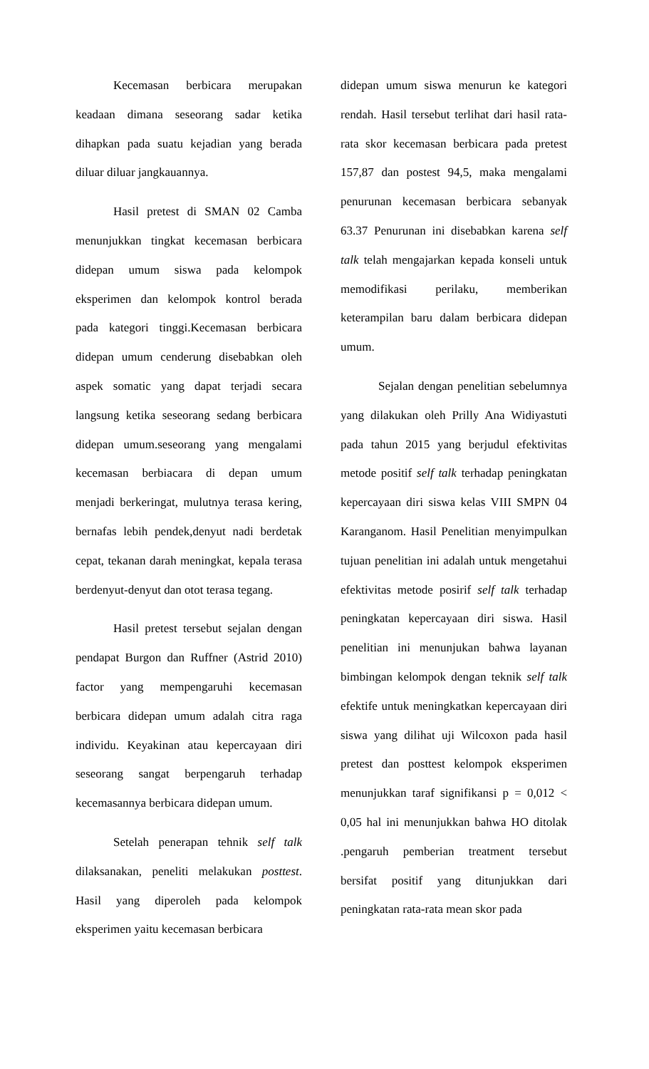Kecemasan berbicara merupakan keadaan dimana seseorang sadar ketika dihapkan pada suatu kejadian yang berada diluar diluar jangkauannya.
Hasil pretest di SMAN 02 Camba menunjukkan tingkat kecemasan berbicara didepan umum siswa pada kelompok eksperimen dan kelompok kontrol berada pada kategori tinggi.Kecemasan berbicara didepan umum cenderung disebabkan oleh aspek somatic yang dapat terjadi secara langsung ketika seseorang sedang berbicara didepan umum.seseorang yang mengalami kecemasan berbiacara di depan umum menjadi berkeringat, mulutnya terasa kering, bernafas lebih pendek,denyut nadi berdetak cepat, tekanan darah meningkat, kepala terasa berdenyut-denyut dan otot terasa tegang.
Hasil pretest tersebut sejalan dengan pendapat Burgon dan Ruffner (Astrid 2010) factor yang mempengaruhi kecemasan berbicara didepan umum adalah citra raga individu. Keyakinan atau kepercayaan diri seseorang sangat berpengaruh terhadap kecemasannya berbicara didepan umum.
Setelah penerapan tehnik self talk dilaksanakan, peneliti melakukan posttest. Hasil yang diperoleh pada kelompok eksperimen yaitu kecemasan berbicara
didepan umum siswa menurun ke kategori rendah. Hasil tersebut terlihat dari hasil rata-rata skor kecemasan berbicara pada pretest 157,87 dan postest 94,5, maka mengalami penurunan kecemasan berbicara sebanyak 63.37 Penurunan ini disebabkan karena self talk telah mengajarkan kepada konseli untuk memodifikasi perilaku, memberikan keterampilan baru dalam berbicara didepan umum.
Sejalan dengan penelitian sebelumnya yang dilakukan oleh Prilly Ana Widiyastuti pada tahun 2015 yang berjudul efektivitas metode positif self talk terhadap peningkatan kepercayaan diri siswa kelas VIII SMPN 04 Karanganom. Hasil Penelitian menyimpulkan tujuan penelitian ini adalah untuk mengetahui efektivitas metode posirif self talk terhadap peningkatan kepercayaan diri siswa. Hasil penelitian ini menunjukan bahwa layanan bimbingan kelompok dengan teknik self talk efektife untuk meningkatkan kepercayaan diri siswa yang dilihat uji Wilcoxon pada hasil pretest dan posttest kelompok eksperimen menunjukkan taraf signifikansi p = 0,012 < 0,05 hal ini menunjukkan bahwa HO ditolak .pengaruh pemberian treatment tersebut bersifat positif yang ditunjukkan dari peningkatan rata-rata mean skor pada